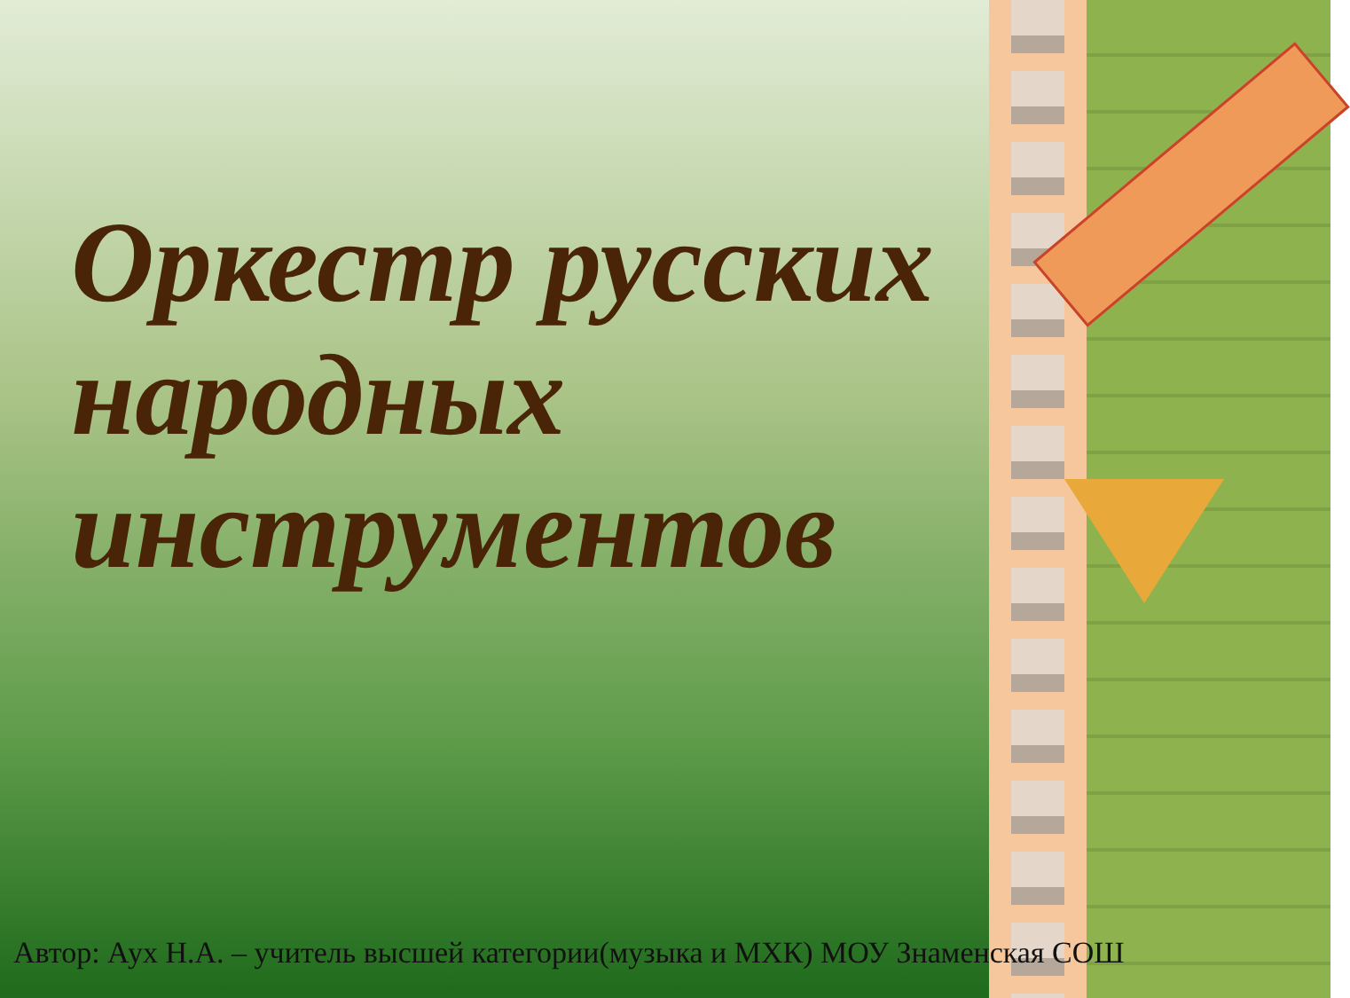Оркестр русских народных инструментов
Автор: Аух Н.А. – учитель высшей категории(музыка и МХК) МОУ Знаменская СОШ